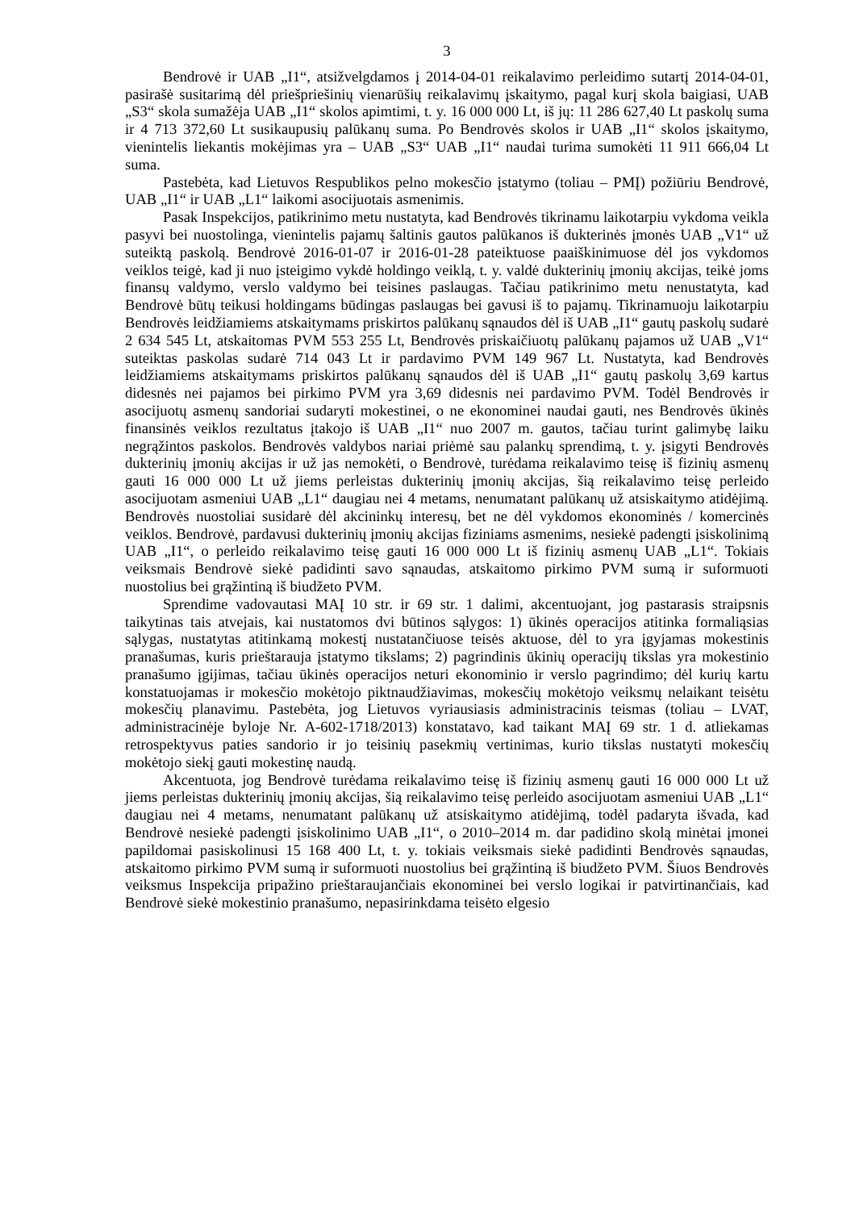3
Bendrovė ir UAB „I1“, atsižvelgdamos į 2014-04-01 reikalavimo perleidimo sutartį 2014-04-01, pasirašė susitarimą dėl priešpriešinių vienarūšių reikalavimų įskaitymo, pagal kurį skola baigiasi, UAB „S3“ skola sumažėja UAB „I1“ skolos apimtimi, t. y. 16 000 000 Lt, iš jų: 11 286 627,40 Lt paskolų suma ir 4 713 372,60 Lt susikaupusių palūkanų suma. Po Bendrovės skolos ir UAB „I1“ skolos įskaitymo, vienintelis liekantis mokėjimas yra – UAB „S3“ UAB „I1“ naudai turima sumokėti 11 911 666,04 Lt suma.
Pastebėta, kad Lietuvos Respublikos pelno mokesčio įstatymo (toliau – PMĮ) požiūriu Bendrovė, UAB „I1“ ir UAB „L1“ laikomi asocijuotais asmenimis.
Pasak Inspekcijos, patikrinimo metu nustatyta, kad Bendrovės tikrinamu laikotarpiu vykdoma veikla pasyvi bei nuostolinga, vienintelis pajamų šaltinis gautos palūkanos iš dukterinės įmonės UAB „V1“ už suteiktą paskolą. Bendrovė 2016-01-07 ir 2016-01-28 pateiktuose paaiškinimuose dėl jos vykdomos veiklos teigė, kad ji nuo įsteigimo vykdė holdingo veiklą, t. y. valdė dukterinių įmonių akcijas, teikė joms finansų valdymo, verslo valdymo bei teisines paslaugas. Tačiau patikrinimo metu nenustatyta, kad Bendrovė būtų teikusi holdingams būdingas paslaugas bei gavusi iš to pajamų. Tikrinamuoju laikotarpiu Bendrovės leidžiamiems atskaitymams priskirtos palūkanų sąnaudos dėl iš UAB „I1“ gautų paskolų sudarė 2 634 545 Lt, atskaitomas PVM 553 255 Lt, Bendrovės priskaičiuotų palūkanų pajamos už UAB „V1“ suteiktas paskolas sudarė 714 043 Lt ir pardavimo PVM 149 967 Lt. Nustatyta, kad Bendrovės leidžiamiems atskaitymams priskirtos palūkanų sąnaudos dėl iš UAB „I1“ gautų paskolų 3,69 kartus didesnės nei pajamos bei pirkimo PVM yra 3,69 didesnis nei pardavimo PVM. Todėl Bendrovės ir asocijuotų asmenų sandoriai sudaryti mokestinei, o ne ekonominei naudai gauti, nes Bendrovės ūkinės finansinės veiklos rezultatus įtakojo iš UAB „I1“ nuo 2007 m. gautos, tačiau turint galimybę laiku negrąžintos paskolos. Bendrovės valdybos nariai priėmė sau palankų sprendimą, t. y. įsigyti Bendrovės dukterinių įmonių akcijas ir už jas nemokėti, o Bendrovė, turėdama reikalavimo teisę iš fizinių asmenų gauti 16 000 000 Lt už jiems perleistas dukterinių įmonių akcijas, šią reikalavimo teisę perleido asocijuotam asmeniui UAB „L1“ daugiau nei 4 metams, nenumatant palūkanų už atsiskaitymo atidėjimą. Bendrovės nuostoliai susidarė dėl akcininkų interesų, bet ne dėl vykdomos ekonominės / komercinės veiklos. Bendrovė, pardavusi dukterinių įmonių akcijas fiziniams asmenims, nesiekė padengti įsiskolinimą UAB „I1“, o perleido reikalavimo teisę gauti 16 000 000 Lt iš fizinių asmenų UAB „L1“. Tokiais veiksmais Bendrovė siekė padidinti savo sąnaudas, atskaitomo pirkimo PVM sumą ir suformuoti nuostolius bei grąžintiną iš biudžeto PVM.
Sprendime vadovautasi MAĮ 10 str. ir 69 str. 1 dalimi, akcentuojant, jog pastarasis straipsnis taikytinas tais atvejais, kai nustatomos dvi būtinos sąlygos: 1) ūkinės operacijos atitinka formaliąsias sąlygas, nustatytas atitinkamą mokestį nustatančiuose teisės aktuose, dėl to yra įgyjamas mokestinis pranašumas, kuris prieštarauja įstatymo tikslams; 2) pagrindinis ūkinių operacijų tikslas yra mokestinio pranašumo įgijimas, tačiau ūkinės operacijos neturi ekonominio ir verslo pagrindimo; dėl kurių kartu konstatuojamas ir mokesčio mokėtojo piktnaudžiavimas, mokesčių mokėtojo veiksmų nelaikant teisėtu mokesčių planavimu. Pastebėta, jog Lietuvos vyriausiasis administracinis teismas (toliau – LVAT, administracinėje byloje Nr. A-602-1718/2013) konstatavo, kad taikant MAĮ 69 str. 1 d. atliekamas retrospektyvus paties sandorio ir jo teisinių pasekmių vertinimas, kurio tikslas nustatyti mokesčių mokėtojo siekį gauti mokestinę naudą.
Akcentuota, jog Bendrovė turėdama reikalavimo teisę iš fizinių asmenų gauti 16 000 000 Lt už jiems perleistas dukterinių įmonių akcijas, šią reikalavimo teisę perleido asocijuotam asmeniui UAB „L1“ daugiau nei 4 metams, nenumatant palūkanų už atsiskaitymo atidėjimą, todėl padaryta išvada, kad Bendrovė nesiekė padengti įsiskolinimo UAB „I1“, o 2010–2014 m. dar padidino skolą minėtai įmonei papildomai pasiskolinusi 15 168 400 Lt, t. y. tokiais veiksmais siekė padidinti Bendrovės sąnaudas, atskaitomo pirkimo PVM sumą ir suformuoti nuostolius bei grąžintiną iš biudžeto PVM. Šiuos Bendrovės veiksmus Inspekcija pripažino prieštaraujančiais ekonominei bei verslo logikai ir patvirtinančiais, kad Bendrovė siekė mokestinio pranašumo, nepasirinkdama teisėto elgesio